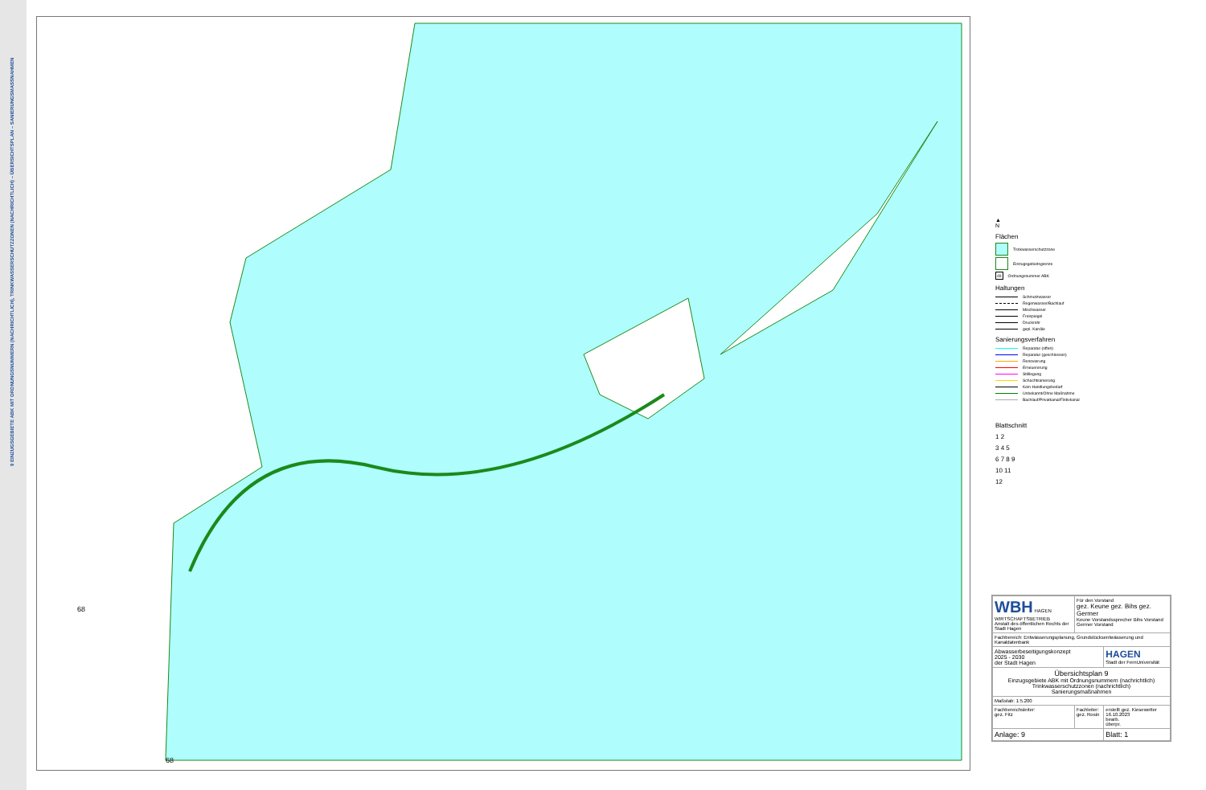9 EINZUGSGEBIETE ABK MIT ORDNUNGSNUMMERN (NACHRICHTLICH), TRINKWASSERSCHUTZZONEN (NACHRICHTLICH) – ÜBERSICHTSPLAN – SANIERUNGSMASSNAHMEN
68
68
▲
N
Flächen
Trinkwasserschutzzone
Einzugsgebietsgrenze
49 Ordnungsnummer ABK
Haltungen
Schmutzwasser
Regenwasser/Bachlauf
Mischwasser
Freispiegel
Druckrohr
gepl. Kanäle
Sanierungsverfahren
Reparatur (offen)
Reparatur (geschlossen)
Renovierung
Erneuererung
Stilllegung
Schachtsanierung
Kein Handlungsbedarf
Unbekannt/Ohne Maßnahme
Bachlauf/Privatkanal/Fiktivkanal
Blattschnitt
1 2
3 4 5
6 7 8 9
10 11
12
| WBH HAGEN WIRTSCHAFTSBETRIEB Anstalt des öffentlichen Rechts der Stadt Hagen | Für den Vorstand gez. Keune gez. Bihs gez. Germer Keune Vorstandssprecher Bihs Vorstand Germer Vorstand | |
| Fachbereich: Entwässerungsplanung, Grundstücksentwässerung und Kanaldatenbank | | |
| Abwasserbeseitigungskonzept 2025 - 2030 der Stadt Hagen | | HAGEN Stadt der FernUniversität |
| Übersichtsplan 9 Einzugsgebiete ABK mit Ordnungsnummern (nachrichtlich) Trinkwasserschutzzonen (nachrichtlich) Sanierungsmaßnahmen | | |
| Maßstab: 1:5.200 | | |
| Fachbereichsleiter: gez. Fitz | Fachleiter: gez. Rosin | erstellt gez. Kiesewetter 16.10.2023 bearb. überpr. |
| Anlage: 9 | | Blatt: 1 |